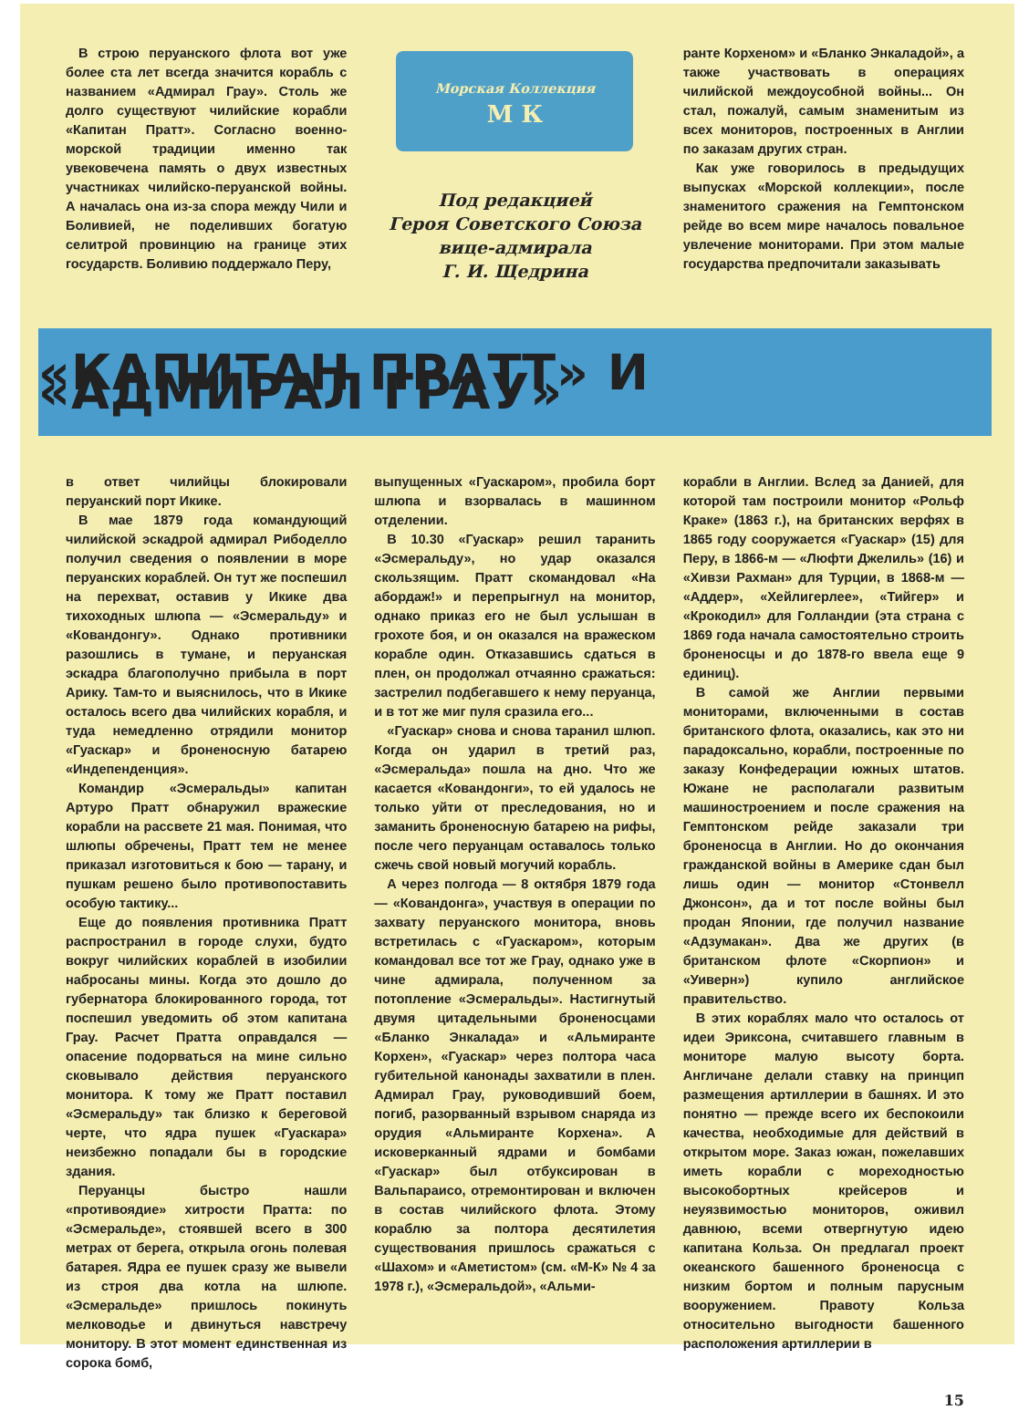В строю перуанского флота вот уже более ста лет всегда значится корабль с названием «Адмирал Грау». Столь же долго существуют чилийские корабли «Капитан Пратт». Согласно военно-морской традиции именно так увековечена память о двух известных участниках чилийско-перуанской войны. А началась она из-за спора между Чили и Боливией, не поделивших богатую селитрой провинцию на границе этих государств. Боливию поддержало Перу,
Морская Коллекция
М К
Под редакцией
Героя Советского Союза
вице-адмирала
Г. И. Щедрина
ранте Корхеном» и «Бланко Энкаладой», а также участвовать в операциях чилийской междоусобной войны... Он стал, пожалуй, самым знаменитым из всех мониторов, построенных в Англии по заказам других стран.
Как уже говорилось в предыдущих выпусках «Морской коллекции», после знаменитого сражения на Гемптонском рейде во всем мире началось повальное увлечение мониторами. При этом малые государства предпочитали заказывать
«КАПИТАН ПРАТТ» И «АДМИРАЛ ГРАУ»
в ответ чилийцы блокировали перуанский порт Икике.
В мае 1879 года командующий чилийской эскадрой адмирал Рибоделло получил сведения о появлении в море перуанских кораблей. Он тут же поспешил на перехват, оставив у Икике два тихоходных шлюпа — «Эсмеральду» и «Ковандонгу». Однако противники разошлись в тумане, и перуанская эскадра благополучно прибыла в порт Арику. Там-то и выяснилось, что в Икике осталось всего два чилийских корабля, и туда немедленно отрядили монитор «Гуаскар» и броненосную батарею «Индепенденция».
Командир «Эсмеральды» капитан Артуро Пратт обнаружил вражеские корабли на рассвете 21 мая. Понимая, что шлюпы обречены, Пратт тем не менее приказал изготовиться к бою — тарану, и пушкам решено было противопоставить особую тактику...
Еще до появления противника Пратт распространил в городе слухи, будто вокруг чилийских кораблей в изобилии набросаны мины. Когда это дошло до губернатора блокированного города, тот поспешил уведомить об этом капитана Грау. Расчет Пратта оправдался — опасение подорваться на мине сильно сковывало действия перуанского монитора. К тому же Пратт поставил «Эсмеральду» так близко к береговой черте, что ядра пушек «Гуаскара» неизбежно попадали бы в городские здания.
Перуанцы быстро нашли «противоядие» хитрости Пратта: по «Эсмеральде», стоявшей всего в 300 метрах от берега, открыла огонь полевая батарея. Ядра ее пушек сразу же вывели из строя два котла на шлюпе. «Эсмеральде» пришлось покинуть мелководье и двинуться навстречу монитору. В этот момент единственная из сорока бомб,
выпущенных «Гуаскаром», пробила борт шлюпа и взорвалась в машинном отделении.
В 10.30 «Гуаскар» решил таранить «Эсмеральду», но удар оказался скользящим. Пратт скомандовал «На абордаж!» и перепрыгнул на монитор, однако приказ его не был услышан в грохоте боя, и он оказался на вражеском корабле один. Отказавшись сдаться в плен, он продолжал отчаянно сражаться: застрелил подбегавшего к нему перуанца, и в тот же миг пуля сразила его...
«Гуаскар» снова и снова таранил шлюп. Когда он ударил в третий раз, «Эсмеральда» пошла на дно. Что же касается «Ковандонги», то ей удалось не только уйти от преследования, но и заманить броненосную батарею на рифы, после чего перуанцам оставалось только сжечь свой новый могучий корабль.
А через полгода — 8 октября 1879 года — «Ковандонга», участвуя в операции по захвату перуанского монитора, вновь встретилась с «Гуаскаром», которым командовал все тот же Грау, однако уже в чине адмирала, полученном за потопление «Эсмеральды». Настигнутый двумя цитадельными броненосцами «Бланко Энкалада» и «Альмиранте Корхен», «Гуаскар» через полтора часа губительной канонады захватили в плен. Адмирал Грау, руководивший боем, погиб, разорванный взрывом снаряда из орудия «Альмиранте Корхена». А исковерканный ядрами и бомбами «Гуаскар» был отбуксирован в Вальпараисо, отремонтирован и включен в состав чилийского флота. Этому кораблю за полтора десятилетия существования пришлось сражаться с «Шахом» и «Аметистом» (см. «М-К» № 4 за 1978 г.), «Эсмеральдой», «Альми-
корабли в Англии. Вслед за Данией, для которой там построили монитор «Рольф Краке» (1863 г.), на британских верфях в 1865 году сооружается «Гуаскар» (15) для Перу, в 1866-м — «Люфти Джелиль» (16) и «Хивзи Рахман» для Турции, в 1868-м — «Аддер», «Хейлигерлее», «Тийгер» и «Крокодил» для Голландии (эта страна с 1869 года начала самостоятельно строить броненосцы и до 1878-го ввела еще 9 единиц).
В самой же Англии первыми мониторами, включенными в состав британского флота, оказались, как это ни парадоксально, корабли, построенные по заказу Конфедерации южных штатов. Южане не располагали развитым машиностроением и после сражения на Гемптонском рейде заказали три броненосца в Англии. Но до окончания гражданской войны в Америке сдан был лишь один — монитор «Стонвелл Джонсон», да и тот после войны был продан Японии, где получил название «Адзумакан». Два же других (в британском флоте «Скорпион» и «Уиверн») купило английское правительство.
В этих кораблях мало что осталось от идеи Эриксона, считавшего главным в мониторе малую высоту борта. Англичане делали ставку на принцип размещения артиллерии в башнях. И это понятно — прежде всего их беспокоили качества, необходимые для действий в открытом море. Заказ южан, пожелавших иметь корабли с мореходностью высокобортных крейсеров и неуязвимостью мониторов, оживил давнюю, всеми отвергнутую идею капитана Кольза. Он предлагал проект океанского башенного броненосца с низким бортом и полным парусным вооружением. Правоту Кольза относительно выгодности башенного расположения артиллерии в
15